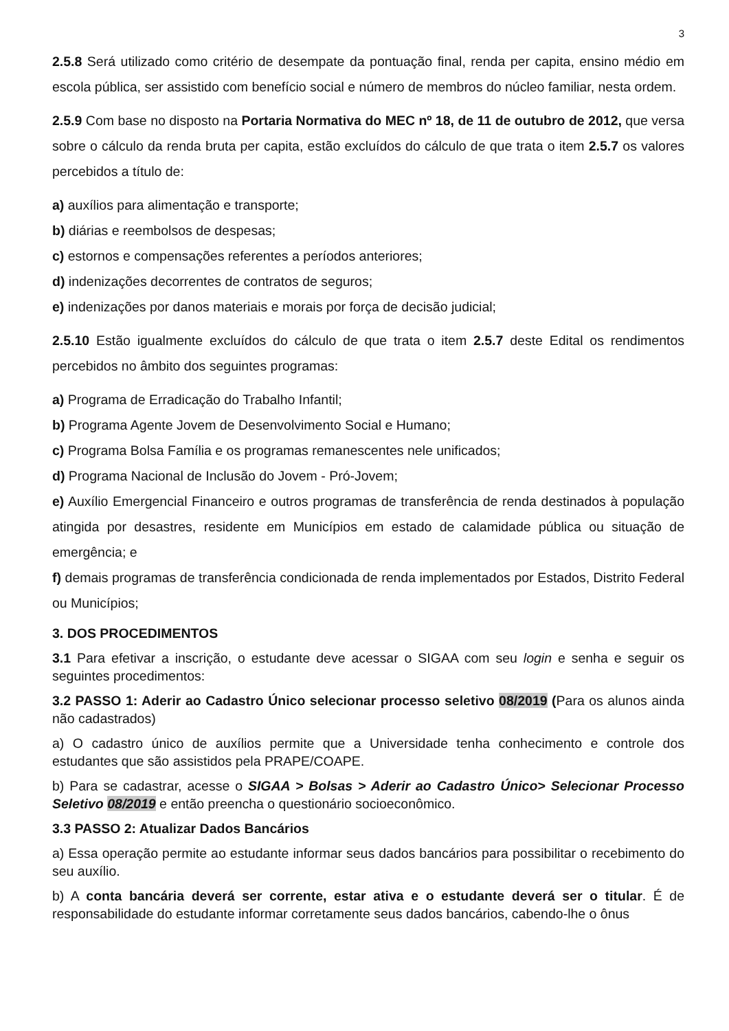3
2.5.8 Será utilizado como critério de desempate da pontuação final, renda per capita, ensino médio em escola pública, ser assistido com benefício social e número de membros do núcleo familiar, nesta ordem.
2.5.9 Com base no disposto na Portaria Normativa do MEC nº 18, de 11 de outubro de 2012, que versa sobre o cálculo da renda bruta per capita, estão excluídos do cálculo de que trata o item 2.5.7 os valores percebidos a título de:
a) auxílios para alimentação e transporte;
b) diárias e reembolsos de despesas;
c) estornos e compensações referentes a períodos anteriores;
d) indenizações decorrentes de contratos de seguros;
e) indenizações por danos materiais e morais por força de decisão judicial;
2.5.10 Estão igualmente excluídos do cálculo de que trata o item 2.5.7 deste Edital os rendimentos percebidos no âmbito dos seguintes programas:
a) Programa de Erradicação do Trabalho Infantil;
b) Programa Agente Jovem de Desenvolvimento Social e Humano;
c) Programa Bolsa Família e os programas remanescentes nele unificados;
d) Programa Nacional de Inclusão do Jovem - Pró-Jovem;
e) Auxílio Emergencial Financeiro e outros programas de transferência de renda destinados à população atingida por desastres, residente em Municípios em estado de calamidade pública ou situação de emergência; e
f) demais programas de transferência condicionada de renda implementados por Estados, Distrito Federal ou Municípios;
3. DOS PROCEDIMENTOS
3.1 Para efetivar a inscrição, o estudante deve acessar o SIGAA com seu login e senha e seguir os seguintes procedimentos:
3.2 PASSO 1: Aderir ao Cadastro Único selecionar processo seletivo 08/2019 (Para os alunos ainda não cadastrados)
a) O cadastro único de auxílios permite que a Universidade tenha conhecimento e controle dos estudantes que são assistidos pela PRAPE/COAPE.
b) Para se cadastrar, acesse o SIGAA > Bolsas > Aderir ao Cadastro Único> Selecionar Processo Seletivo 08/2019 e então preencha o questionário socioeconômico.
3.3 PASSO 2: Atualizar Dados Bancários
a) Essa operação permite ao estudante informar seus dados bancários para possibilitar o recebimento do seu auxílio.
b) A conta bancária deverá ser corrente, estar ativa e o estudante deverá ser o titular. É de responsabilidade do estudante informar corretamente seus dados bancários, cabendo-lhe o ônus